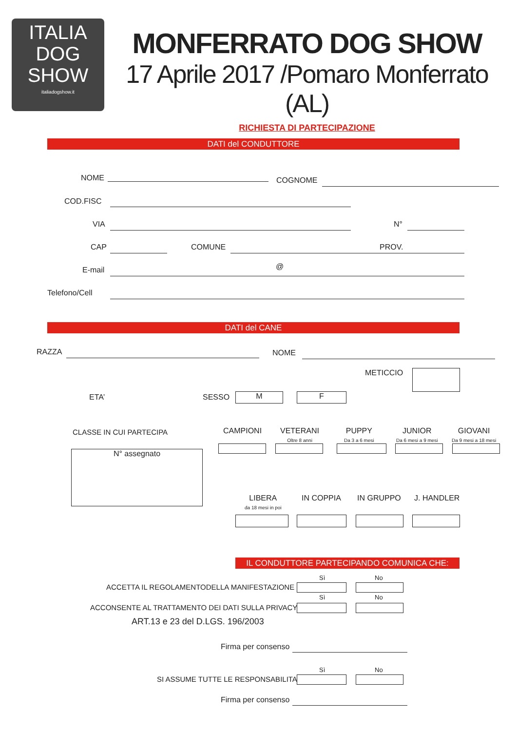ITALIA
DOG
SHOW
italiadogshow.it
MONFERRATO DOG SHOW
17 Aprile 2017 /Pomaro Monferrato (AL)
RICHIESTA DI PARTECIPAZIONE
DATI del CONDUTTORE
NOME COGNOME
COD.FISC
VIA N°
CAP COMUNE PROV.
E-mail @
Telefono/Cell
DATI del CANE
RAZZA NOME
METICCIO
ETA’ SESSO M F
CLASSE IN CUI PARTECIPA
N° assegnato
CAMPIONI
VETERANI
Oltre 8 anni
PUPPY
Da 3 a 6 mesi
JUNIOR
Da 6 mesi a 9 mesi
GIOVANI
Da 9 mesi a 18 mesi
LIBERA
da 18 mesi in poi
IN COPPIA IN GRUPPO J. HANDLER
IL CONDUTTORE PARTECIPANDO COMUNICA CHE:
Sì No
ACCETTA IL REGOLAMENTODELLA MANIFESTAZIONE
Sì No
ACCONSENTE AL TRATTAMENTO DEI DATI SULLA PRIVACY
ART.13 e 23 del D.LGS. 196/2003
Firma per consenso
Sì No
SI ASSUME TUTTE LE RESPONSABILITA
Firma per consenso